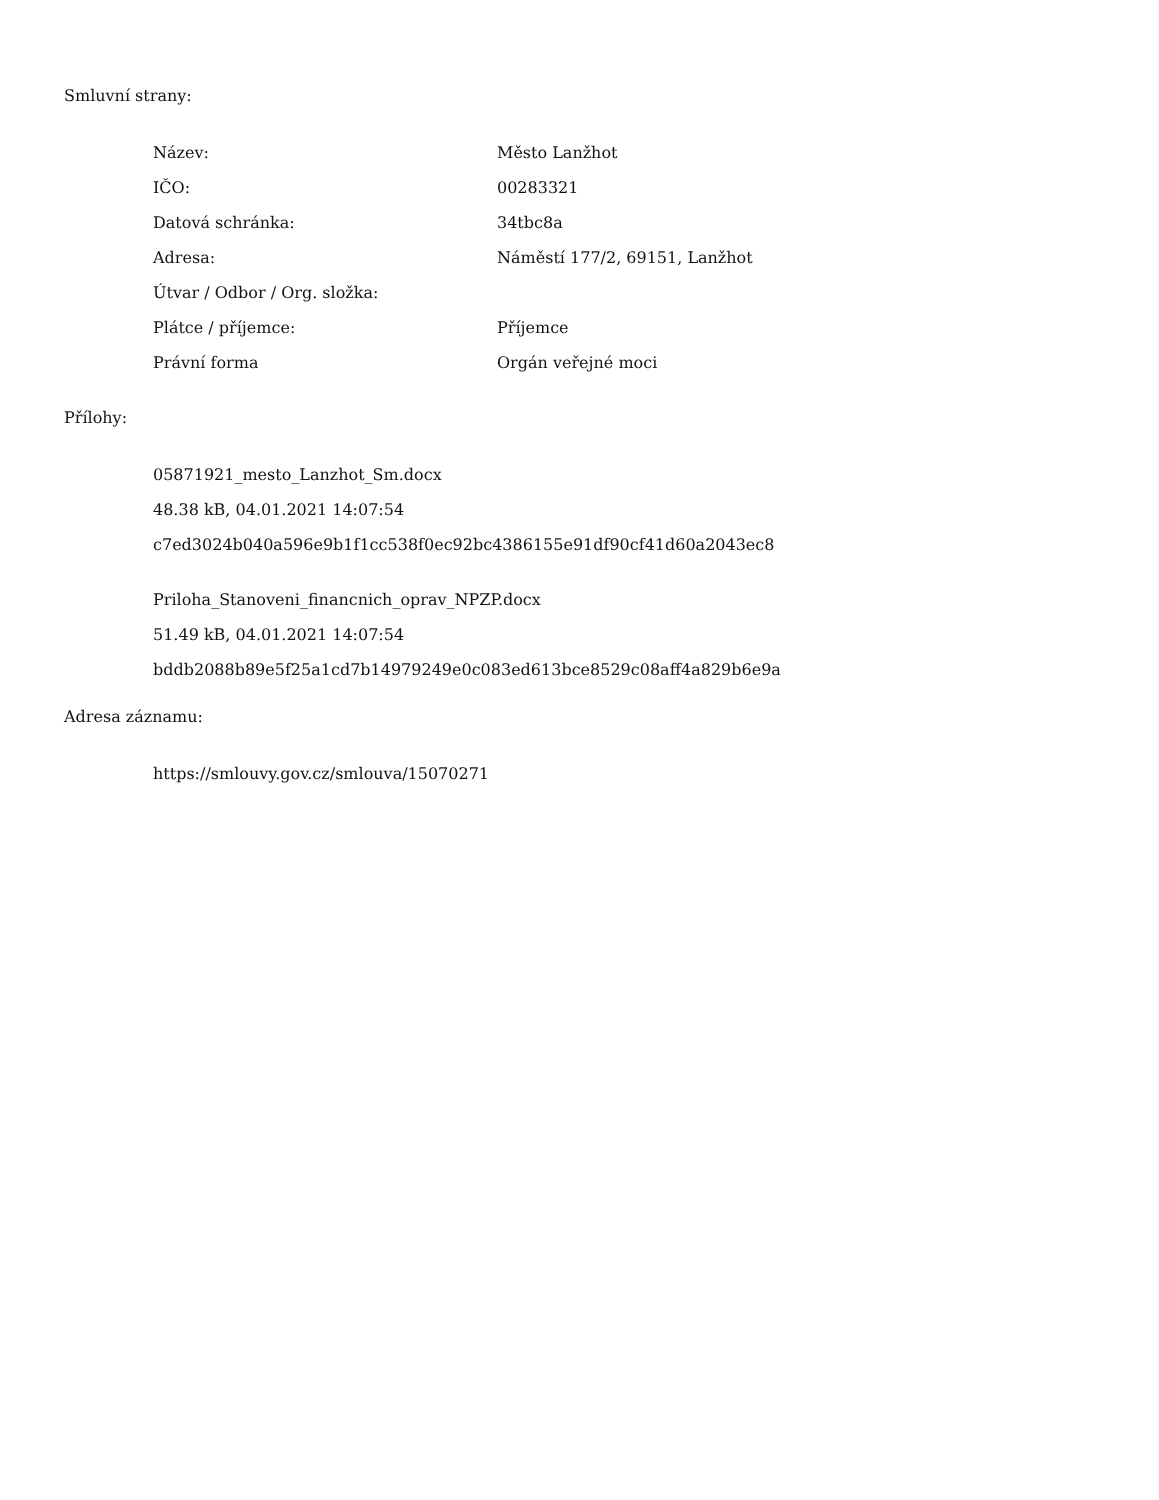Smluvní strany:
| Název: | Město Lanžhot |
| IČO: | 00283321 |
| Datová schránka: | 34tbc8a |
| Adresa: | Náměstí 177/2, 69151, Lanžhot |
| Útvar / Odbor / Org. složka: | |
| Plátce / příjemce: | Příjemce |
| Právní forma | Orgán veřejné moci |
Přílohy:
05871921_mesto_Lanzhot_Sm.docx
48.38 kB, 04.01.2021 14:07:54
c7ed3024b040a596e9b1f1cc538f0ec92bc4386155e91df90cf41d60a2043ec8
Priloha_Stanoveni_financnich_oprav_NPZP.docx
51.49 kB, 04.01.2021 14:07:54
bddb2088b89e5f25a1cd7b14979249e0c083ed613bce8529c08aff4a829b6e9a
Adresa záznamu:
https://smlouvy.gov.cz/smlouva/15070271